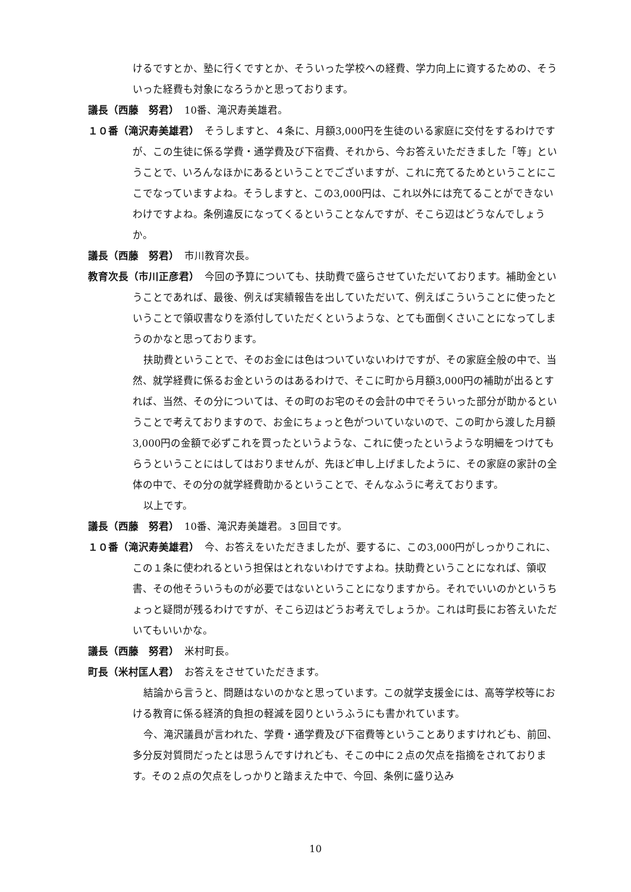けるですとか、塾に行くですとか、そういった学校への経費、学力向上に資するための、そういった経費も対象になろうかと思っております。
議長（西藤　努君）　10番、滝沢寿美雄君。
１０番（滝沢寿美雄君）　そうしますと、４条に、月額3,000円を生徒のいる家庭に交付をするわけですが、この生徒に係る学費・通学費及び下宿費、それから、今お答えいただきました「等」ということで、いろんなほかにあるということでございますが、これに充てるためということにここでなっていますよね。そうしますと、この3,000円は、これ以外には充てることができないわけですよね。条例違反になってくるということなんですが、そこら辺はどうなんでしょうか。
議長（西藤　努君）　市川教育次長。
教育次長（市川正彦君）　今回の予算についても、扶助費で盛らさせていただいております。補助金ということであれば、最後、例えば実績報告を出していただいて、例えばこういうことに使ったということで領収書なりを添付していただくというような、とても面倒くさいことになってしまうのかなと思っております。
扶助費ということで、そのお金には色はついていないわけですが、その家庭全般の中で、当然、就学経費に係るお金というのはあるわけで、そこに町から月額3,000円の補助が出るとすれば、当然、その分については、その町のお宅のその会計の中でそういった部分が助かるということで考えておりますので、お金にちょっと色がついていないので、この町から渡した月額3,000円の金額で必ずこれを買ったというような、これに使ったというような明細をつけてもらうということにはしてはおりませんが、先ほど申し上げましたように、その家庭の家計の全体の中で、その分の就学経費助かるということで、そんなふうに考えております。
以上です。
議長（西藤　努君）　10番、滝沢寿美雄君。３回目です。
１０番（滝沢寿美雄君）　今、お答えをいただきましたが、要するに、この3,000円がしっかりこれに、この１条に使われるという担保はとれないわけですよね。扶助費ということになれば、領収書、その他そういうものが必要ではないということになりますから。それでいいのかというちょっと疑問が残るわけですが、そこら辺はどうお考えでしょうか。これは町長にお答えいただいてもいいかな。
議長（西藤　努君）　米村町長。
町長（米村匡人君）　お答えをさせていただきます。
結論から言うと、問題はないのかなと思っています。この就学支援金には、高等学校等における教育に係る経済的負担の軽減を図りというふうにも書かれています。
今、滝沢議員が言われた、学費・通学費及び下宿費等ということありますけれども、前回、多分反対質問だったとは思うんですけれども、そこの中に２点の欠点を指摘をされております。その２点の欠点をしっかりと踏まえた中で、今回、条例に盛り込み
10